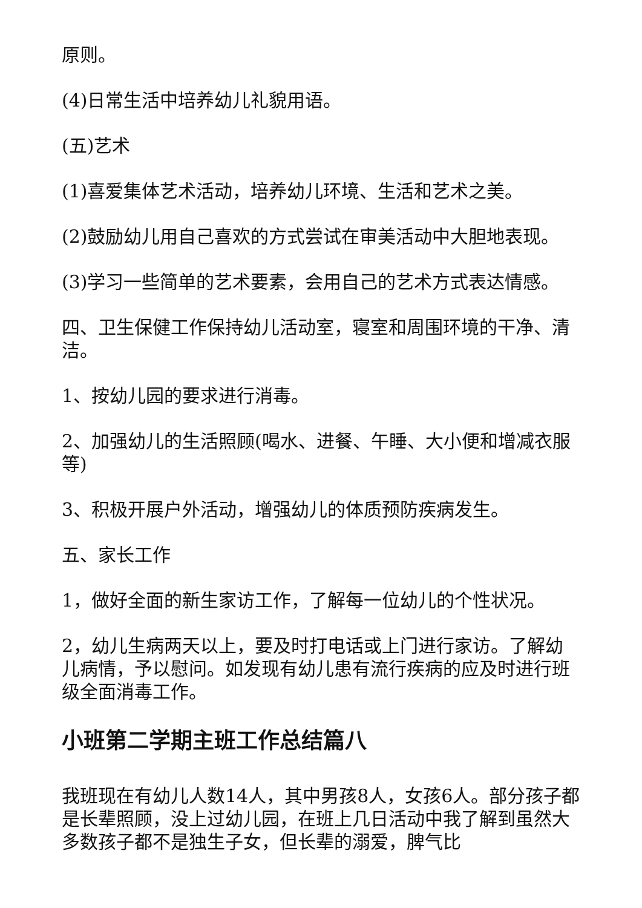原则。
(4)日常生活中培养幼儿礼貌用语。
(五)艺术
(1)喜爱集体艺术活动，培养幼儿环境、生活和艺术之美。
(2)鼓励幼儿用自己喜欢的方式尝试在审美活动中大胆地表现。
(3)学习一些简单的艺术要素，会用自己的艺术方式表达情感。
四、卫生保健工作保持幼儿活动室，寝室和周围环境的干净、清洁。
1、按幼儿园的要求进行消毒。
2、加强幼儿的生活照顾(喝水、进餐、午睡、大小便和增减衣服等)
3、积极开展户外活动，增强幼儿的体质预防疾病发生。
五、家长工作
1，做好全面的新生家访工作，了解每一位幼儿的个性状况。
2，幼儿生病两天以上，要及时打电话或上门进行家访。了解幼儿病情，予以慰问。如发现有幼儿患有流行疾病的应及时进行班级全面消毒工作。
小班第二学期主班工作总结篇八
我班现在有幼儿人数14人，其中男孩8人，女孩6人。部分孩子都是长辈照顾，没上过幼儿园，在班上几日活动中我了解到虽然大多数孩子都不是独生子女，但长辈的溺爱，脾气比